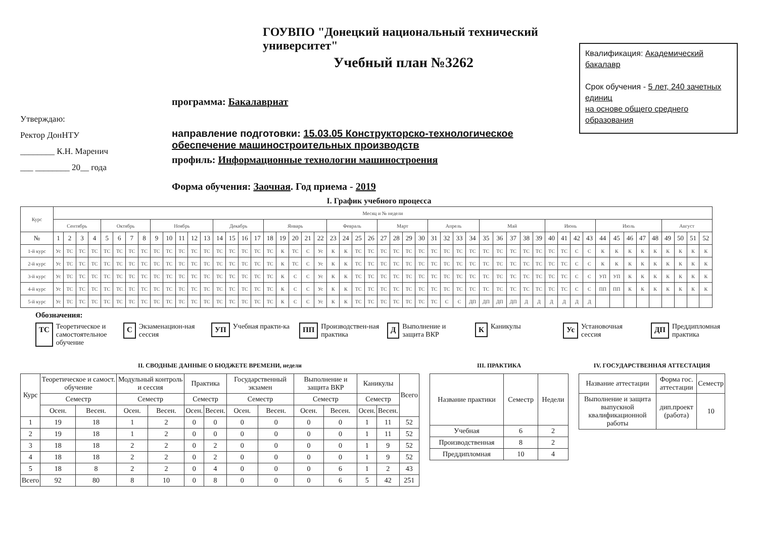Утверждаю:
Ректор ДонНТУ
________ К.Н. Маренич
___ ________ 20__ года
ГОУВПО "Донецкий национальный технический университет"
Учебный план №3262
программа: Бакалавриат
направление подготовки: 15.03.05 Конструкторско-технологическое обеспечение машиностроительных производств
профиль: Информационные технологии машиностроения
Форма обучения: Заочная. Год приема - 2019
Квалификация: Академический бакалавр
Срок обучения - 5 лет, 240 зачетных единиц
на основе общего среднего образования
I. График учебного процесса
| Курс | Месяц и № недели | | | | | | | | | | | | | | | | | | | | | | | | | | | | | | | | | | | | | | | | | | | | | | | | | | | |
| --- | --- | --- | --- | --- | --- | --- | --- | --- | --- | --- | --- | --- | --- | --- | --- | --- | --- | --- | --- | --- | --- | --- | --- | --- | --- | --- | --- | --- | --- | --- | --- | --- | --- | --- | --- | --- | --- | --- | --- | --- | --- | --- | --- | --- | --- | --- | --- | --- | --- | --- | --- | --- |
| | Сентябрь | | | | Октябрь | | | | Ноябрь | | | | | Декабрь | | | | Январь | | | | | Февраль | | | | Март | | | | Апрель | | | | Май | | | | | Июнь | | | | Июль | | | | | Август | | | |
| № | 1 | 2 | 3 | 4 | 5 | 6 | 7 | 8 | 9 | 10 | 11 | 12 | 13 | 14 | 15 | 16 | 17 | 18 | 19 | 20 | 21 | 22 | 23 | 24 | 25 | 26 | 27 | 28 | 29 | 30 | 31 | 32 | 33 | 34 | 35 | 36 | 37 | 38 | 39 | 40 | 41 | 42 | 43 | 44 | 45 | 46 | 47 | 48 | 49 | 50 | 51 | 52 |
| 1-й курс | Ус | ТС | ТС | ТС | ТС | ТС | ТС | ТС | ТС | ТС | ТС | ТС | ТС | ТС | ТС | ТС | ТС | ТС | К | ТС | С | Ус | К | К | ТС | ТС | ТС | ТС | ТС | ТС | ТС | ТС | ТС | ТС | ТС | ТС | ТС | ТС | ТС | ТС | ТС | С | С | К | К | К | К | К | К | К | К | К |
| 2-й курс | Ус | ТС | ТС | ТС | ТС | ТС | ТС | ТС | ТС | ТС | ТС | ТС | ТС | ТС | ТС | ТС | ТС | ТС | К | ТС | С | Ус | К | К | ТС | ТС | ТС | ТС | ТС | ТС | ТС | ТС | ТС | ТС | ТС | ТС | ТС | ТС | ТС | ТС | ТС | С | С | К | К | К | К | К | К | К | К | К |
| 3-й курс | Ус | ТС | ТС | ТС | ТС | ТС | ТС | ТС | ТС | ТС | ТС | ТС | ТС | ТС | ТС | ТС | ТС | ТС | К | С | С | Ус | К | К | ТС | ТС | ТС | ТС | ТС | ТС | ТС | ТС | ТС | ТС | ТС | ТС | ТС | ТС | ТС | ТС | ТС | С | С | УП | УП | К | К | К | К | К | К | К |
| 4-й курс | Ус | ТС | ТС | ТС | ТС | ТС | ТС | ТС | ТС | ТС | ТС | ТС | ТС | ТС | ТС | ТС | ТС | ТС | К | С | С | Ус | К | К | ТС | ТС | ТС | ТС | ТС | ТС | ТС | ТС | ТС | ТС | ТС | ТС | ТС | ТС | ТС | ТС | ТС | С | С | ПП | ПП | К | К | К | К | К | К | К |
| 5-й курс | Ус | ТС | ТС | ТС | ТС | ТС | ТС | ТС | ТС | ТС | ТС | ТС | ТС | ТС | ТС | ТС | ТС | ТС | К | С | С | Ус | К | К | ТС | ТС | ТС | ТС | ТС | ТС | ТС | С | С | ДП | ДП | ДП | ДП | Д | Д | Д | Д | Д | Д | | | | | | | | | |
Обозначения:
ТС Теоретическое и самостоятельное обучение
С Экзаменацион-ная сессия
УП Учебная практи-ка
ПП Производствен-ная практика
Д Выполнение и защита ВКР
К Каникулы
Ус Установочная сессия
ДП Преддипломная практика
II. СВОДНЫЕ ДАННЫЕ О БЮДЖЕТЕ ВРЕМЕНИ, недели
| Курс | Теоретическое и самост. обучение | | Модульный контроль и сессия | | Практика | | Государственный экзамен | | Выполнение и защита ВКР | | Каникулы | | Всего |
| --- | --- | --- | --- | --- | --- | --- | --- | --- | --- | --- | --- | --- | --- |
| | Семестр | | Семестр | | Семестр | | Семестр | | Семестр | | Семестр | | |
| | Осен. | Весен. | Осен. | Весен. | Осен. | Весен. | Осен. | Весен. | Осен. | Весен. | Осен. | Весен. | |
| 1 | 19 | 18 | 1 | 2 | 0 | 0 | 0 | 0 | 0 | 0 | 1 | 11 | 52 |
| 2 | 19 | 18 | 1 | 2 | 0 | 0 | 0 | 0 | 0 | 0 | 1 | 11 | 52 |
| 3 | 18 | 18 | 2 | 2 | 0 | 2 | 0 | 0 | 0 | 0 | 1 | 9 | 52 |
| 4 | 18 | 18 | 2 | 2 | 0 | 2 | 0 | 0 | 0 | 0 | 1 | 9 | 52 |
| 5 | 18 | 8 | 2 | 2 | 0 | 4 | 0 | 0 | 0 | 6 | 1 | 2 | 43 |
| Всего | 92 | 80 | 8 | 10 | 0 | 8 | 0 | 0 | 0 | 6 | 5 | 42 | 251 |
III. ПРАКТИКА
| Название практики | Семестр | Недели |
| --- | --- | --- |
| Учебная | 6 | 2 |
| Производственная | 8 | 2 |
| Преддипломная | 10 | 4 |
IV. ГОСУДАРСТВЕННАЯ АТТЕСТАЦИЯ
| Название аттестации | Форма гос. аттестации | Семестр |
| --- | --- | --- |
| Выполнение и защита выпускной квалификационной работы | дип.проект (работа) | 10 |